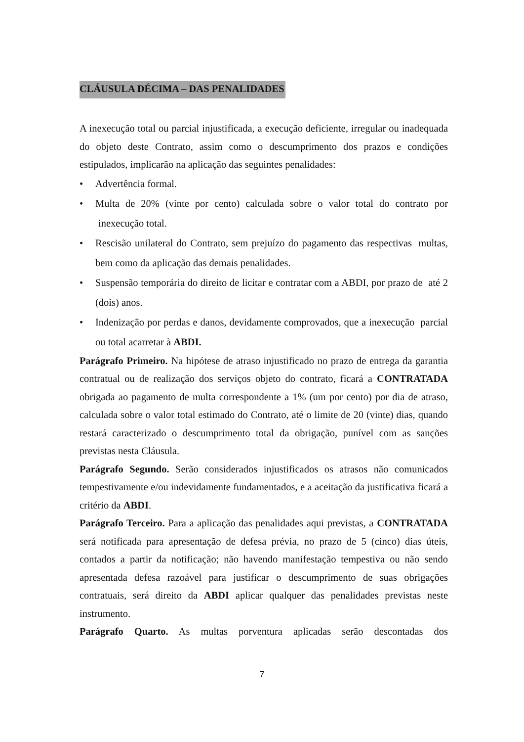CLÁUSULA DÉCIMA – DAS PENALIDADES
A inexecução total ou parcial injustificada, a execução deficiente, irregular ou inadequada do objeto deste Contrato, assim como o descumprimento dos prazos e condições estipulados, implicarão na aplicação das seguintes penalidades:
• Advertência formal.
• Multa de 20% (vinte por cento) calculada sobre o valor total do contrato por inexecução total.
• Rescisão unilateral do Contrato, sem prejuízo do pagamento das respectivas multas, bem como da aplicação das demais penalidades.
• Suspensão temporária do direito de licitar e contratar com a ABDI, por prazo de até 2 (dois) anos.
• Indenização por perdas e danos, devidamente comprovados, que a inexecução parcial ou total acarretar à ABDI.
Parágrafo Primeiro. Na hipótese de atraso injustificado no prazo de entrega da garantia contratual ou de realização dos serviços objeto do contrato, ficará a CONTRATADA obrigada ao pagamento de multa correspondente a 1% (um por cento) por dia de atraso, calculada sobre o valor total estimado do Contrato, até o limite de 20 (vinte) dias, quando restará caracterizado o descumprimento total da obrigação, punível com as sanções previstas nesta Cláusula.
Parágrafo Segundo. Serão considerados injustificados os atrasos não comunicados tempestivamente e/ou indevidamente fundamentados, e a aceitação da justificativa ficará a critério da ABDI.
Parágrafo Terceiro. Para a aplicação das penalidades aqui previstas, a CONTRATADA será notificada para apresentação de defesa prévia, no prazo de 5 (cinco) dias úteis, contados a partir da notificação; não havendo manifestação tempestiva ou não sendo apresentada defesa razoável para justificar o descumprimento de suas obrigações contratuais, será direito da ABDI aplicar qualquer das penalidades previstas neste instrumento.
Parágrafo Quarto. As multas porventura aplicadas serão descontadas dos
7